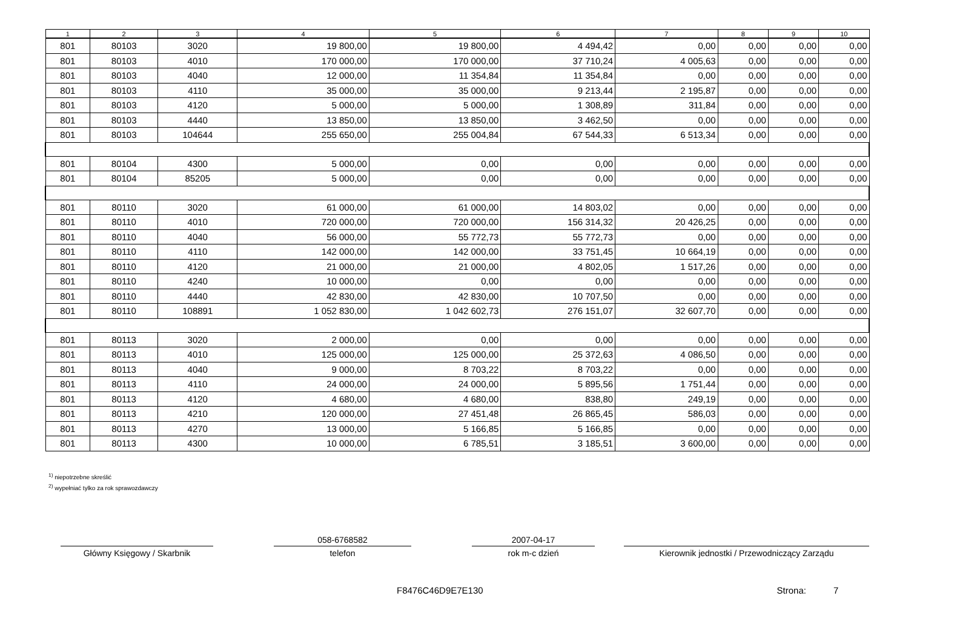| 1 | 2 | 3 | 4 | 5 | 6 | 7 | 8 | 9 | 10 |
| --- | --- | --- | --- | --- | --- | --- | --- | --- | --- |
| 801 | 80103 | 3020 | 19 800,00 | 19 800,00 | 4 494,42 | 0,00 | 0,00 | 0,00 | 0,00 |
| 801 | 80103 | 4010 | 170 000,00 | 170 000,00 | 37 710,24 | 4 005,63 | 0,00 | 0,00 | 0,00 |
| 801 | 80103 | 4040 | 12 000,00 | 11 354,84 | 11 354,84 | 0,00 | 0,00 | 0,00 | 0,00 |
| 801 | 80103 | 4110 | 35 000,00 | 35 000,00 | 9 213,44 | 2 195,87 | 0,00 | 0,00 | 0,00 |
| 801 | 80103 | 4120 | 5 000,00 | 5 000,00 | 1 308,89 | 311,84 | 0,00 | 0,00 | 0,00 |
| 801 | 80103 | 4440 | 13 850,00 | 13 850,00 | 3 462,50 | 0,00 | 0,00 | 0,00 | 0,00 |
| 801 | 80103 | 104644 | 255 650,00 | 255 004,84 | 67 544,33 | 6 513,34 | 0,00 | 0,00 | 0,00 |
| 801 | 80104 | 4300 | 5 000,00 | 0,00 | 0,00 | 0,00 | 0,00 | 0,00 | 0,00 |
| 801 | 80104 | 85205 | 5 000,00 | 0,00 | 0,00 | 0,00 | 0,00 | 0,00 | 0,00 |
| 801 | 80110 | 3020 | 61 000,00 | 61 000,00 | 14 803,02 | 0,00 | 0,00 | 0,00 | 0,00 |
| 801 | 80110 | 4010 | 720 000,00 | 720 000,00 | 156 314,32 | 20 426,25 | 0,00 | 0,00 | 0,00 |
| 801 | 80110 | 4040 | 56 000,00 | 55 772,73 | 55 772,73 | 0,00 | 0,00 | 0,00 | 0,00 |
| 801 | 80110 | 4110 | 142 000,00 | 142 000,00 | 33 751,45 | 10 664,19 | 0,00 | 0,00 | 0,00 |
| 801 | 80110 | 4120 | 21 000,00 | 21 000,00 | 4 802,05 | 1 517,26 | 0,00 | 0,00 | 0,00 |
| 801 | 80110 | 4240 | 10 000,00 | 0,00 | 0,00 | 0,00 | 0,00 | 0,00 | 0,00 |
| 801 | 80110 | 4440 | 42 830,00 | 42 830,00 | 10 707,50 | 0,00 | 0,00 | 0,00 | 0,00 |
| 801 | 80110 | 108891 | 1 052 830,00 | 1 042 602,73 | 276 151,07 | 32 607,70 | 0,00 | 0,00 | 0,00 |
| 801 | 80113 | 3020 | 2 000,00 | 0,00 | 0,00 | 0,00 | 0,00 | 0,00 | 0,00 |
| 801 | 80113 | 4010 | 125 000,00 | 125 000,00 | 25 372,63 | 4 086,50 | 0,00 | 0,00 | 0,00 |
| 801 | 80113 | 4040 | 9 000,00 | 8 703,22 | 8 703,22 | 0,00 | 0,00 | 0,00 | 0,00 |
| 801 | 80113 | 4110 | 24 000,00 | 24 000,00 | 5 895,56 | 1 751,44 | 0,00 | 0,00 | 0,00 |
| 801 | 80113 | 4120 | 4 680,00 | 4 680,00 | 838,80 | 249,19 | 0,00 | 0,00 | 0,00 |
| 801 | 80113 | 4210 | 120 000,00 | 27 451,48 | 26 865,45 | 586,03 | 0,00 | 0,00 | 0,00 |
| 801 | 80113 | 4270 | 13 000,00 | 5 166,85 | 5 166,85 | 0,00 | 0,00 | 0,00 | 0,00 |
| 801 | 80113 | 4300 | 10 000,00 | 6 785,51 | 3 185,51 | 3 600,00 | 0,00 | 0,00 | 0,00 |
<sup>1)</sup> niepotrzebne skreślić
<sup>2)</sup> wypełniać tylko za rok sprawozdawczy
Główny Księgowy / Skarbnik
058-6768582
telefon
2007-04-17
rok m-c dzień
Kierownik jednostki / Przewodniczący Zarządu
F8476C46D9E7E130 Strona: 7